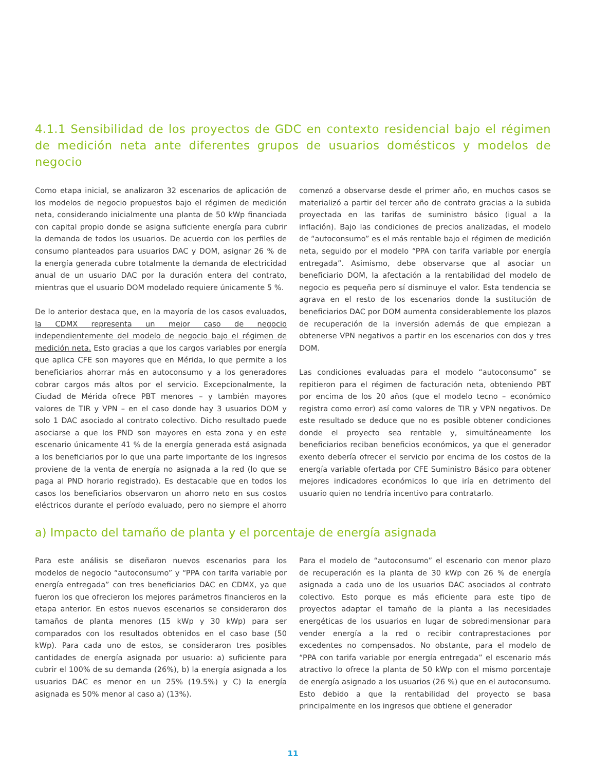4.1.1 Sensibilidad de los proyectos de GDC en contexto residencial bajo el régimen de medición neta ante diferentes grupos de usuarios domésticos y modelos de negocio
Como etapa inicial, se analizaron 32 escenarios de aplicación de los modelos de negocio propuestos bajo el régimen de medición neta, considerando inicialmente una planta de 50 kWp financiada con capital propio donde se asigna suficiente energía para cubrir la demanda de todos los usuarios. De acuerdo con los perfiles de consumo planteados para usuarios DAC y DOM, asignar 26 % de la energía generada cubre totalmente la demanda de electricidad anual de un usuario DAC por la duración entera del contrato, mientras que el usuario DOM modelado requiere únicamente 5 %.
De lo anterior destaca que, en la mayoría de los casos evaluados, la CDMX representa un mejor caso de negocio independientemente del modelo de negocio bajo el régimen de medición neta. Esto gracias a que los cargos variables por energía que aplica CFE son mayores que en Mérida, lo que permite a los beneficiarios ahorrar más en autoconsumo y a los generadores cobrar cargos más altos por el servicio. Excepcionalmente, la Ciudad de Mérida ofrece PBT menores – y también mayores valores de TIR y VPN – en el caso donde hay 3 usuarios DOM y solo 1 DAC asociado al contrato colectivo. Dicho resultado puede asociarse a que los PND son mayores en esta zona y en este escenario únicamente 41 % de la energía generada está asignada a los beneficiarios por lo que una parte importante de los ingresos proviene de la venta de energía no asignada a la red (lo que se paga al PND horario registrado). Es destacable que en todos los casos los beneficiarios observaron un ahorro neto en sus costos eléctricos durante el período evaluado, pero no siempre el ahorro comenzó a observarse desde el primer año, en muchos casos se materializó a partir del tercer año de contrato gracias a la subida proyectada en las tarifas de suministro básico (igual a la inflación). Bajo las condiciones de precios analizadas, el modelo de “autoconsumo” es el más rentable bajo el régimen de medición neta, seguido por el modelo “PPA con tarifa variable por energía entregada”. Asimismo, debe observarse que al asociar un beneficiario DOM, la afectación a la rentabilidad del modelo de negocio es pequeña pero sí disminuye el valor. Esta tendencia se agrava en el resto de los escenarios donde la sustitución de beneficiarios DAC por DOM aumenta considerablemente los plazos de recuperación de la inversión además de que empiezan a obtenerse VPN negativos a partir en los escenarios con dos y tres DOM.
Las condiciones evaluadas para el modelo “autoconsumo” se repitieron para el régimen de facturación neta, obteniendo PBT por encima de los 20 años (que el modelo tecno – económico registra como error) así como valores de TIR y VPN negativos. De este resultado se deduce que no es posible obtener condiciones donde el proyecto sea rentable y, simultáneamente los beneficiarios reciban beneficios económicos, ya que el generador exento debería ofrecer el servicio por encima de los costos de la energía variable ofertada por CFE Suministro Básico para obtener mejores indicadores económicos lo que iría en detrimento del usuario quien no tendría incentivo para contratarlo.
a) Impacto del tamaño de planta y el porcentaje de energía asignada
Para este análisis se diseñaron nuevos escenarios para los modelos de negocio “autoconsumo” y “PPA con tarifa variable por energía entregada” con tres beneficiarios DAC en CDMX, ya que fueron los que ofrecieron los mejores parámetros financieros en la etapa anterior. En estos nuevos escenarios se consideraron dos tamaños de planta menores (15 kWp y 30 kWp) para ser comparados con los resultados obtenidos en el caso base (50 kWp). Para cada uno de estos, se consideraron tres posibles cantidades de energía asignada por usuario: a) suficiente para cubrir el 100% de su demanda (26%), b) la energía asignada a los usuarios DAC es menor en un 25% (19.5%) y C) la energía asignada es 50% menor al caso a) (13%).
Para el modelo de “autoconsumo” el escenario con menor plazo de recuperación es la planta de 30 kWp con 26 % de energía asignada a cada uno de los usuarios DAC asociados al contrato colectivo. Esto porque es más eficiente para este tipo de proyectos adaptar el tamaño de la planta a las necesidades energéticas de los usuarios en lugar de sobredimensionar para vender energía a la red o recibir contraprestaciones por excedentes no compensados. No obstante, para el modelo de “PPA con tarifa variable por energía entregada” el escenario más atractivo lo ofrece la planta de 50 kWp con el mismo porcentaje de energía asignado a los usuarios (26 %) que en el autoconsumo. Esto debido a que la rentabilidad del proyecto se basa principalmente en los ingresos que obtiene el generador
11